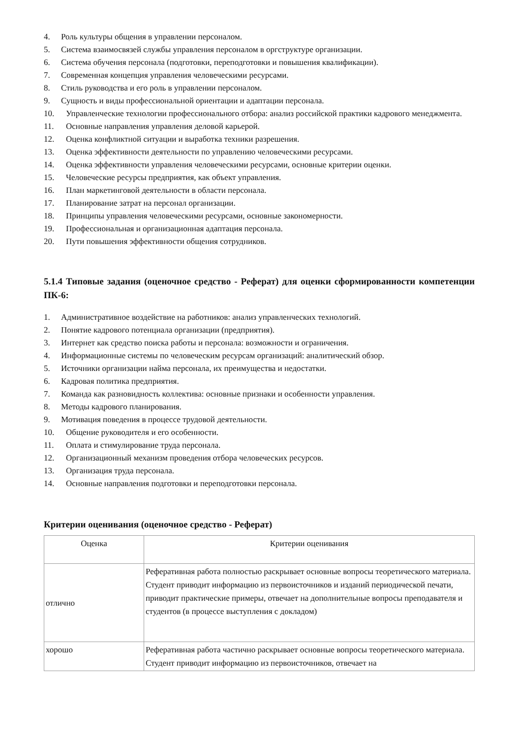4. Роль культуры общения в управлении персоналом.
5. Система взаимосвязей службы управления персоналом в оргструктуре организации.
6. Система обучения персонала (подготовки, переподготовки и повышения квалификации).
7. Современная концепция управления человеческими ресурсами.
8. Стиль руководства и его роль в управлении персоналом.
9. Сущность и виды профессиональной ориентации и адаптации персонала.
10. Управленческие технологии профессионального отбора: анализ российской практики кадрового менеджмента.
11. Основные направления управления деловой карьерой.
12. Оценка конфликтной ситуации и выработка техники разрешения.
13. Оценка эффективности деятельности по управлению человеческими ресурсами.
14. Оценка эффективности управления человеческими ресурсами, основные критерии оценки.
15. Человеческие ресурсы предприятия, как объект управления.
16. План маркетинговой деятельности в области персонала.
17. Планирование затрат на персонал организации.
18. Принципы управления человеческими ресурсами, основные закономерности.
19. Профессиональная и организационная адаптация персонала.
20. Пути повышения эффективности общения сотрудников.
5.1.4 Типовые задания (оценочное средство - Реферат) для оценки сформированности компетенции ПК-6:
1. Административное воздействие на работников: анализ управленческих технологий.
2. Понятие кадрового потенциала организации (предприятия).
3. Интернет как средство поиска работы и персонала: возможности и ограничения.
4. Информационные системы по человеческим ресурсам организаций: аналитический обзор.
5. Источники организации найма персонала, их преимущества и недостатки.
6. Кадровая политика предприятия.
7. Команда как разновидность коллектива: основные признаки и особенности управления.
8. Методы кадрового планирования.
9. Мотивация поведения в процессе трудовой деятельности.
10. Общение руководителя и его особенности.
11. Оплата и стимулирование труда персонала.
12. Организационный механизм проведения отбора человеческих ресурсов.
13. Организация труда персонала.
14. Основные направления подготовки и переподготовки персонала.
Критерии оценивания (оценочное средство - Реферат)
| Оценка | Критерии оценивания |
| отлично | Реферативная работа полностью раскрывает основные вопросы теоретического материала. Студент приводит информацию из первоисточников и изданий периодической печати, приводит практические примеры, отвечает на дополнительные вопросы преподавателя и студентов (в процессе выступления с докладом) |
| хорошо | Реферативная работа частично раскрывает основные вопросы теоретического материала. Студент приводит информацию из первоисточников, отвечает на |